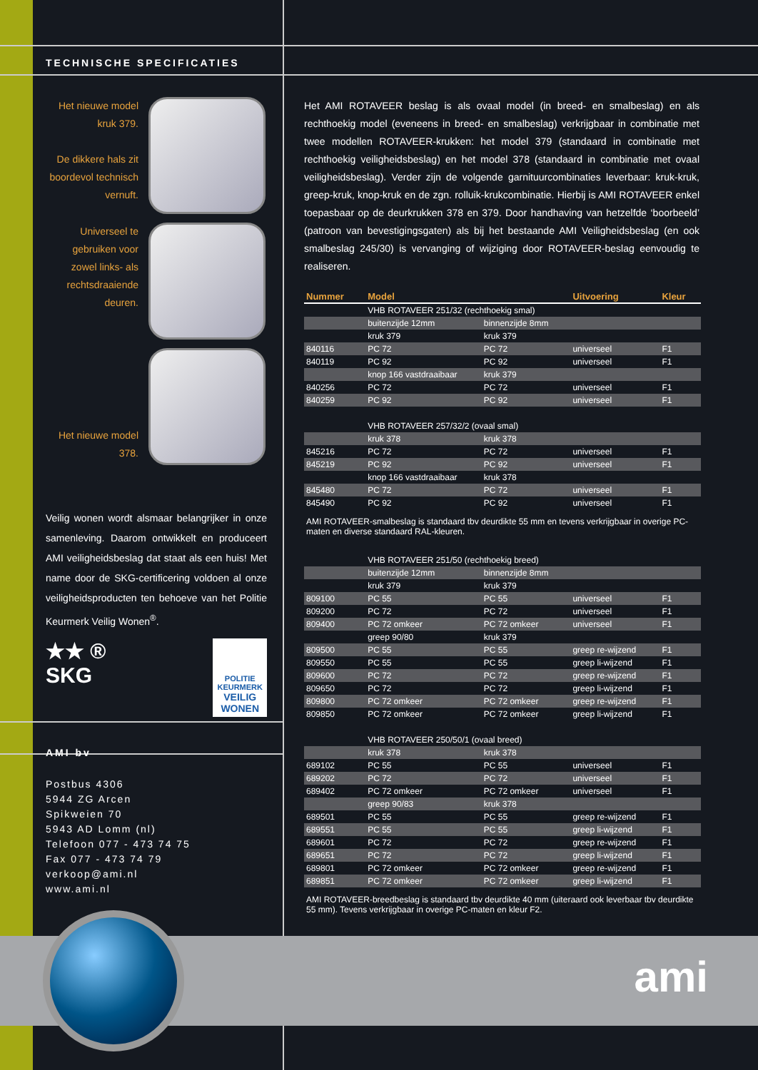TECHNISCHE SPECIFICATIES
Het nieuwe model kruk 379.
De dikkere hals zit boordevol technisch vernuft.
Universeel te gebruiken voor zowel links- als rechtsdraaiende deuren.
Het nieuwe model 378.
Veilig wonen wordt alsmaar belangrijker in onze samenleving. Daarom ontwikkelt en produceert AMI veiligheidsbeslag dat staat als een huis! Met name door de SKG-certificering voldoen al onze veiligheidsproducten ten behoeve van het Politie Keurmerk Veilig Wonen<sup>®</sup>.
★★ ®
SKG
POLITIE
KEURMERK
VEILIG
WONEN
AMI bv
Postbus 4306
5944 ZG Arcen
Spikweien 70
5943 AD Lomm (nl)
Telefoon 077 - 473 74 75
Fax 077 - 473 74 79
verkoop@ami.nl
www.ami.nl
ami
Het AMI ROTAVEER beslag is als ovaal model (in breed- en smalbeslag) en als rechthoekig model (eveneens in breed- en smalbeslag) verkrijgbaar in combinatie met twee modellen ROTAVEER-krukken: het model 379 (standaard in combinatie met rechthoekig veiligheidsbeslag) en het model 378 (standaard in combinatie met ovaal veiligheidsbeslag). Verder zijn de volgende garnituurcombinaties leverbaar: kruk-kruk, greep-kruk, knop-kruk en de zgn. rolluik-krukcombinatie. Hierbij is AMI ROTAVEER enkel toepasbaar op de deurkrukken 378 en 379. Door handhaving van hetzelfde ‘boorbeeld’ (patroon van bevestigingsgaten) als bij het bestaande AMI Veiligheidsbeslag (en ook smalbeslag 245/30) is vervanging of wijziging door ROTAVEER-beslag eenvoudig te realiseren.
| Nummer | Model | | Uitvoering | Kleur |
| --- | --- | --- | --- | --- |
| | VHB ROTAVEER 251/32 (rechthoekig smal) | | | |
| | buitenzijde 12mm | binnenzijde 8mm | | |
| | kruk 379 | kruk 379 | | |
| 840116 | PC 72 | PC 72 | universeel | F1 |
| 840119 | PC 92 | PC 92 | universeel | F1 |
| | knop 166 vastdraaibaar | kruk 379 | | |
| 840256 | PC 72 | PC 72 | universeel | F1 |
| 840259 | PC 92 | PC 92 | universeel | F1 |
| | VHB ROTAVEER 257/32/2 (ovaal smal) | | | |
| | kruk 378 | kruk 378 | | |
| 845216 | PC 72 | PC 72 | universeel | F1 |
| 845219 | PC 92 | PC 92 | universeel | F1 |
| | knop 166 vastdraaibaar | kruk 378 | | |
| 845480 | PC 72 | PC 72 | universeel | F1 |
| 845490 | PC 92 | PC 92 | universeel | F1 |
| AMI ROTAVEER-smalbeslag is standaard tbv deurdikte 55 mm en tevens verkrijgbaar in overige PC-maten en diverse standaard RAL-kleuren. | | | | |
| | VHB ROTAVEER 251/50 (rechthoekig breed) | | | |
| | buitenzijde 12mm | binnenzijde 8mm | | |
| | kruk 379 | kruk 379 | | |
| 809100 | PC 55 | PC 55 | universeel | F1 |
| 809200 | PC 72 | PC 72 | universeel | F1 |
| 809400 | PC 72 omkeer | PC 72 omkeer | universeel | F1 |
| | greep 90/80 | kruk 379 | | |
| 809500 | PC 55 | PC 55 | greep re-wijzend | F1 |
| 809550 | PC 55 | PC 55 | greep li-wijzend | F1 |
| 809600 | PC 72 | PC 72 | greep re-wijzend | F1 |
| 809650 | PC 72 | PC 72 | greep li-wijzend | F1 |
| 809800 | PC 72 omkeer | PC 72 omkeer | greep re-wijzend | F1 |
| 809850 | PC 72 omkeer | PC 72 omkeer | greep li-wijzend | F1 |
| | VHB ROTAVEER 250/50/1 (ovaal breed) | | | |
| | kruk 378 | kruk 378 | | |
| 689102 | PC 55 | PC 55 | universeel | F1 |
| 689202 | PC 72 | PC 72 | universeel | F1 |
| 689402 | PC 72 omkeer | PC 72 omkeer | universeel | F1 |
| | greep 90/83 | kruk 378 | | |
| 689501 | PC 55 | PC 55 | greep re-wijzend | F1 |
| 689551 | PC 55 | PC 55 | greep li-wijzend | F1 |
| 689601 | PC 72 | PC 72 | greep re-wijzend | F1 |
| 689651 | PC 72 | PC 72 | greep li-wijzend | F1 |
| 689801 | PC 72 omkeer | PC 72 omkeer | greep re-wijzend | F1 |
| 689851 | PC 72 omkeer | PC 72 omkeer | greep li-wijzend | F1 |
| AMI ROTAVEER-breedbeslag is standaard tbv deurdikte 40 mm (uiteraard ook leverbaar tbv deurdikte 55 mm). Tevens verkrijgbaar in overige PC-maten en kleur F2. | | | | |